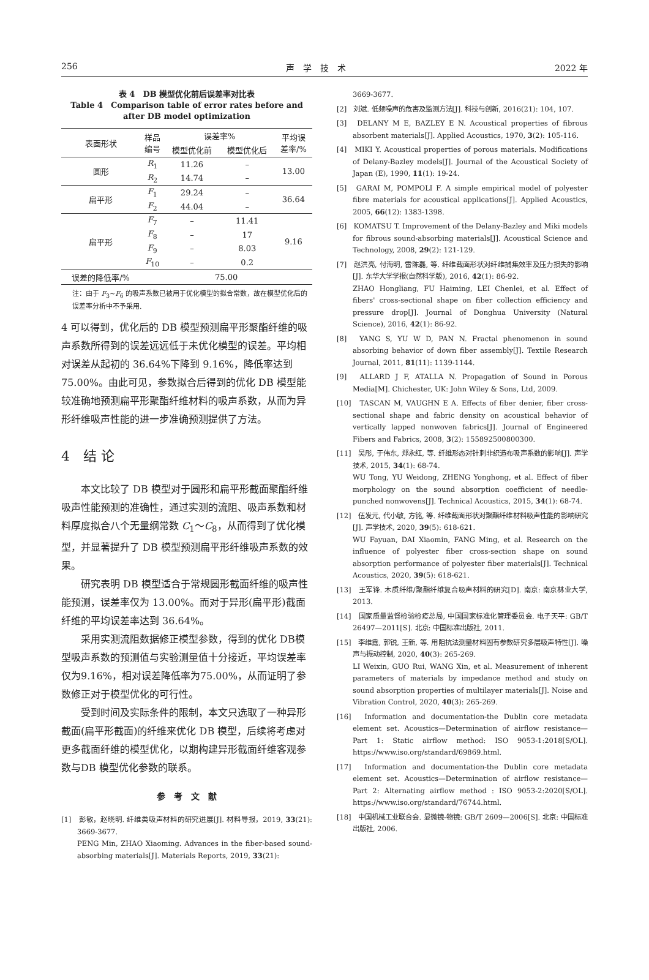256 声　学　技　术 2022 年
表 4　DB 模型优化前后误差率对比表
Table 4　Comparison table of error rates before and after DB model optimization
| 表面形状 | 样品 编号 | 误差率% | | 平均误 差率/% |
| | | 模型优化前 | 模型优化后 | |
| 圆形 | R<sub>1</sub> | 11.26 | – | 13.00 |
| | R<sub>2</sub> | 14.74 | – | |
| 扁平形 | F<sub>1</sub> | 29.24 | – | 36.64 |
| | F<sub>2</sub> | 44.04 | – | |
| 扁平形 | F<sub>7</sub> | – | 11.41 | 9.16 |
| | F<sub>8</sub> | – | 17 | |
| | F<sub>9</sub> | – | 8.03 | |
| | F<sub>10</sub> | – | 0.2 | |
| 误差的降低率/% | 75.00 | | | |
注：由于 F<sub>3</sub>~F<sub>6</sub> 的吸声系数已被用于优化模型的拟合常数，故在模型优化后的误差率分析中不予采用.
4 可以得到，优化后的 DB 模型预测扁平形聚酯纤维的吸声系数所得到的误差远远低于未优化模型的误差。平均相对误差从起初的 36.64%下降到 9.16%，降低率达到 75.00%。由此可见，参数拟合后得到的优化 DB 模型能较准确地预测扁平形聚酯纤维材料的吸声系数，从而为异形纤维吸声性能的进一步准确预测提供了方法。
4　结 论
本文比较了 DB 模型对于圆形和扁平形截面聚酯纤维吸声性能预测的准确性，通过实测的流阻、吸声系数和材料厚度拟合八个无量纲常数 C<sub>1</sub>～C<sub>8</sub>，从而得到了优化模型，并显著提升了 DB 模型预测扁平形纤维吸声系数的效果。
研究表明 DB 模型适合于常规圆形截面纤维的吸声性能预测，误差率仅为 13.00%。而对于异形(扁平形)截面纤维的平均误差率达到 36.64%。
采用实测流阻数据修正模型参数，得到的优化 DB模型吸声系数的预测值与实验测量值十分接近，平均误差率仅为9.16%，相对误差降低率为75.00%，从而证明了参数修正对于模型优化的可行性。
受到时间及实际条件的限制，本文只选取了一种异形截面(扁平形截面)的纤维来优化 DB 模型，后续将考虑对更多截面纤维的模型优化，以期构建异形截面纤维客观参数与DB 模型优化参数的联系。
参　考　文　献
[1]　彭敏，赵晓明. 纤维类吸声材料的研究进展[J]. 材料导报，2019, 33(21): 3669-3677.
PENG Min, ZHAO Xiaoming. Advances in the fiber-based sound-absorbing materials[J]. Materials Reports, 2019, 33(21):
3669-3677.
[2]　刘斌. 低频噪声的危害及监测方法[J]. 科技与创新, 2016(21): 104, 107.
[3]　DELANY M E, BAZLEY E N. Acoustical properties of fibrous absorbent materials[J]. Applied Acoustics, 1970, 3(2): 105-116.
[4]　MIKI Y. Acoustical properties of porous materials. Modifications of Delany-Bazley models[J]. Journal of the Acoustical Society of Japan (E), 1990, 11(1): 19-24.
[5]　GARAI M, POMPOLI F. A simple empirical model of polyester fibre materials for acoustical applications[J]. Applied Acoustics, 2005, 66(12): 1383-1398.
[6]　KOMATSU T. Improvement of the Delany-Bazley and Miki models for fibrous sound-absorbing materials[J]. Acoustical Science and Technology, 2008, 29(2): 121-129.
[7]　赵洪亮, 付海明, 雷陈磊, 等. 纤维截面形状对纤维捕集效率及压力损失的影响[J]. 东华大学学报(自然科学版), 2016, 42(1): 86-92.
ZHAO Hongliang, FU Haiming, LEI Chenlei, et al. Effect of fibers' cross-sectional shape on fiber collection efficiency and pressure drop[J]. Journal of Donghua University (Natural Science), 2016, 42(1): 86-92.
[8]　YANG S, YU W D, PAN N. Fractal phenomenon in sound absorbing behavior of down fiber assembly[J]. Textile Research Journal, 2011, 81(11): 1139-1144.
[9]　ALLARD J F, ATALLA N. Propagation of Sound in Porous Media[M]. Chichester, UK: John Wiley & Sons, Ltd, 2009.
[10]　TASCAN M, VAUGHN E A. Effects of fiber denier, fiber cross-sectional shape and fabric density on acoustical behavior of vertically lapped nonwoven fabrics[J]. Journal of Engineered Fibers and Fabrics, 2008, 3(2): 155892500800300.
[11]　吴彤, 于伟东, 郑永红, 等. 纤维形态对针刺非织造布吸声系数的影响[J]. 声学技术, 2015, 34(1): 68-74.
WU Tong, YU Weidong, ZHENG Yonghong, et al. Effect of fiber morphology on the sound absorption coefficient of needle-punched nonwovens[J]. Technical Acoustics, 2015, 34(1): 68-74.
[12]　伍发元, 代小敏, 方铭, 等. 纤维截面形状对聚酯纤维材料吸声性能的影响研究[J]. 声学技术, 2020, 39(5): 618-621.
WU Fayuan, DAI Xiaomin, FANG Ming, et al. Research on the influence of polyester fiber cross-section shape on sound absorption performance of polyester fiber materials[J]. Technical Acoustics, 2020, 39(5): 618-621.
[13]　王军锋. 木质纤维/聚酯纤维复合吸声材料的研究[D]. 南京: 南京林业大学, 2013.
[14]　国家质量监督检验检疫总局, 中国国家标准化管理委员会. 电子天平: GB/T 26497—2011[S]. 北京: 中国标准出版社, 2011.
[15]　李维鑫, 郭锐, 王新, 等. 用阻抗法测量材料固有参数研究多层吸声特性[J]. 噪声与振动控制, 2020, 40(3): 265-269.
LI Weixin, GUO Rui, WANG Xin, et al. Measurement of inherent parameters of materials by impedance method and study on sound absorption properties of multilayer materials[J]. Noise and Vibration Control, 2020, 40(3): 265-269.
[16]　Information and documentation-the Dublin core metadata element set. Acoustics—Determination of airflow resistance—Part 1: Static airflow method: ISO 9053-1:2018[S/OL]. https://www.iso.org/standard/69869.html.
[17]　Information and documentation-the Dublin core metadata element set. Acoustics—Determination of airflow resistance— Part 2: Alternating airflow method : ISO 9053-2:2020[S/OL]. https://www.iso.org/standard/76744.html.
[18]　中国机械工业联合会. 显微镜-物镜: GB/T 2609—2006[S]. 北京: 中国标准出版社, 2006.